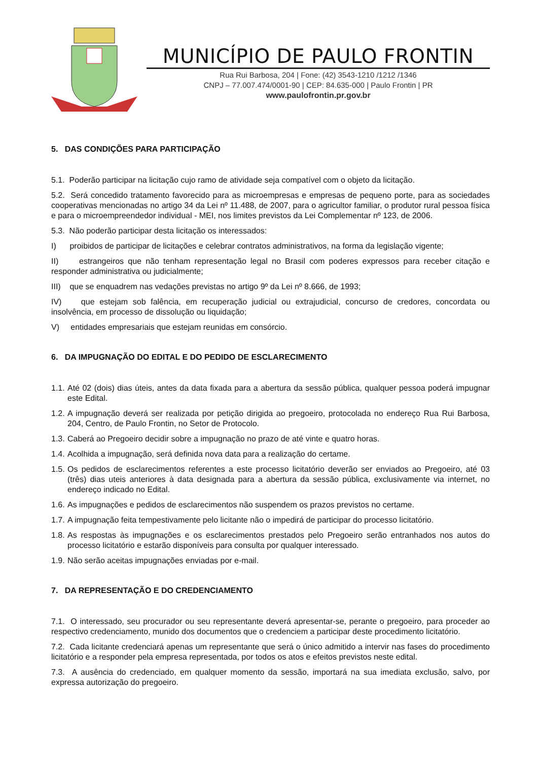MUNICÍPIO DE PAULO FRONTIN
Rua Rui Barbosa, 204 | Fone: (42) 3543-1210 /1212 /1346
CNPJ – 77.007.474/0001-90 | CEP: 84.635-000 | Paulo Frontin | PR
www.paulofrontin.pr.gov.br
5. DAS CONDIÇÕES PARA PARTICIPAÇÃO
5.1. Poderão participar na licitação cujo ramo de atividade seja compatível com o objeto da licitação.
5.2. Será concedido tratamento favorecido para as microempresas e empresas de pequeno porte, para as sociedades cooperativas mencionadas no artigo 34 da Lei nº 11.488, de 2007, para o agricultor familiar, o produtor rural pessoa física e para o microempreendedor individual - MEI, nos limites previstos da Lei Complementar nº 123, de 2006.
5.3. Não poderão participar desta licitação os interessados:
I) proibidos de participar de licitações e celebrar contratos administrativos, na forma da legislação vigente;
II) estrangeiros que não tenham representação legal no Brasil com poderes expressos para receber citação e responder administrativa ou judicialmente;
III) que se enquadrem nas vedações previstas no artigo 9º da Lei nº 8.666, de 1993;
IV) que estejam sob falência, em recuperação judicial ou extrajudicial, concurso de credores, concordata ou insolvência, em processo de dissolução ou liquidação;
V) entidades empresariais que estejam reunidas em consórcio.
6. DA IMPUGNAÇÃO DO EDITAL E DO PEDIDO DE ESCLARECIMENTO
1.1. Até 02 (dois) dias úteis, antes da data fixada para a abertura da sessão pública, qualquer pessoa poderá impugnar este Edital.
1.2. A impugnação deverá ser realizada por petição dirigida ao pregoeiro, protocolada no endereço Rua Rui Barbosa, 204, Centro, de Paulo Frontin, no Setor de Protocolo.
1.3. Caberá ao Pregoeiro decidir sobre a impugnação no prazo de até vinte e quatro horas.
1.4. Acolhida a impugnação, será definida nova data para a realização do certame.
1.5. Os pedidos de esclarecimentos referentes a este processo licitatório deverão ser enviados ao Pregoeiro, até 03 (três) dias uteis anteriores à data designada para a abertura da sessão pública, exclusivamente via internet, no endereço indicado no Edital.
1.6. As impugnações e pedidos de esclarecimentos não suspendem os prazos previstos no certame.
1.7. A impugnação feita tempestivamente pelo licitante não o impedirá de participar do processo licitatório.
1.8. As respostas às impugnações e os esclarecimentos prestados pelo Pregoeiro serão entranhados nos autos do processo licitatório e estarão disponíveis para consulta por qualquer interessado.
1.9. Não serão aceitas impugnações enviadas por e-mail.
7. DA REPRESENTAÇÃO E DO CREDENCIAMENTO
7.1. O interessado, seu procurador ou seu representante deverá apresentar-se, perante o pregoeiro, para proceder ao respectivo credenciamento, munido dos documentos que o credenciem a participar deste procedimento licitatório.
7.2. Cada licitante credenciará apenas um representante que será o único admitido a intervir nas fases do procedimento licitatório e a responder pela empresa representada, por todos os atos e efeitos previstos neste edital.
7.3. A ausência do credenciado, em qualquer momento da sessão, importará na sua imediata exclusão, salvo, por expressa autorização do pregoeiro.